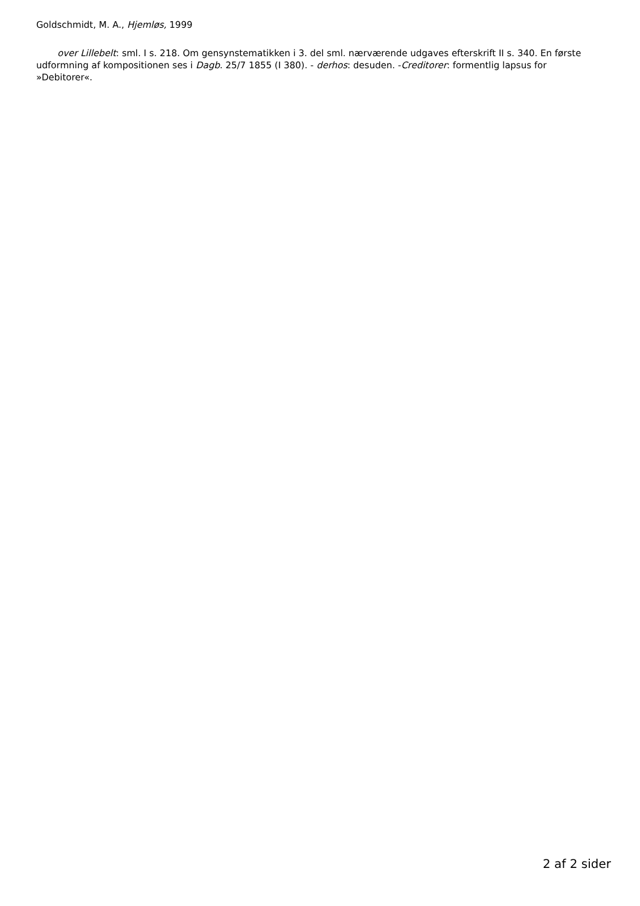Goldschmidt, M. A., Hjemløs, 1999
over Lillebelt: sml. I s. 218. Om gensynstematikken i 3. del sml. nærværende udgaves efterskrift II s. 340. En første udformning af kompositionen ses i Dagb. 25/7 1855 (I 380). - derhos: desuden. -Creditorer: formentlig lapsus for »Debitorer«.
2 af 2 sider